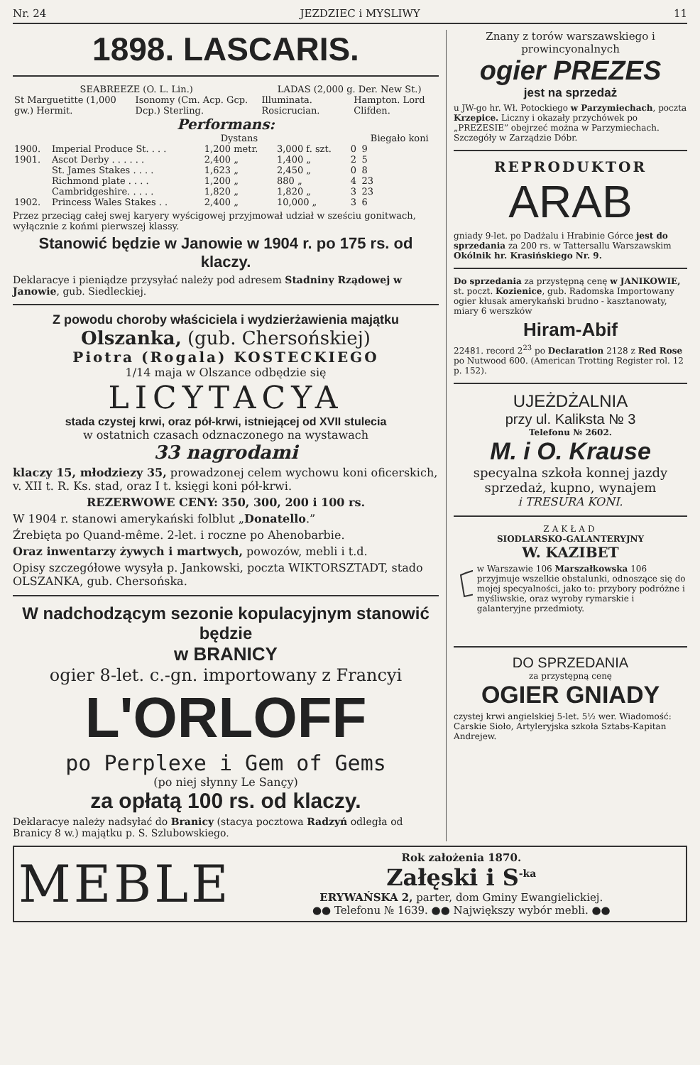Nr. 24 JEZDZIEC i MYSLIWY 11
1898. LASCARIS.
| SEABREEZE (O. L. Lin.) | | LADAS (2,000 g. Der. New St.) | |
| --- | --- | --- | --- |
| St Marguetitte (1,000 gw.) Hermit. | Isonomy (Cm. Acp. Gcp. Dcp.) Sterling. | Illuminata. Rosicrucian. | Hampton. Lord Clifden. |
Performans:
| | | Dystans | | | Biegało koni |
| --- | --- | --- | --- | --- | --- |
| 1900. | Imperial Produce St. . . . | 1,200 metr. | 3,000 f. szt. | 0 | 9 |
| 1901. | Ascot Derby . . . . . . | 2,400 „ | 1,400 „ | 2 | 5 |
| | St. James Stakes . . . . | 1,623 „ | 2,450 „ | 0 | 8 |
| | Richmond plate . . . . | 1,200 „ | 880 „ | 4 | 23 |
| | Cambridgeshire. . . . . | 1,820 „ | 1,820 „ | 3 | 23 |
| 1902. | Princess Wales Stakes . . | 2,400 „ | 10,000 „ | 3 | 6 |
Przez przeciąg całej swej karyery wyścigowej przyjmował udział w sześciu gonitwach, wyłącznie z końmi pierwszej klassy.
Stanowić będzie w Janowie w 1904 r. po 175 rs. od klaczy.
Deklaracye i pieniądze przysyłać należy pod adresem Stadniny Rządowej w Janowie, gub. Siedleckiej.
Z powodu choroby właściciela i wydzierżawienia majątku
Olszanka, (gub. Chersońskiej)
Piotra (Rogala) KOSTECKIEGO
1/14 maja w Olszance odbędzie się
LICYTACYA
stada czystej krwi, oraz pół-krwi, istniejącej od XVII stulecia
w ostatnich czasach odznaczonego na wystawach
33 nagrodami
klaczy 15, młodziezy 35, prowadzonej celem wychowu koni oficerskich, v. XII t. R. Ks. stad, oraz I t. księgi koni pół-krwi.
REZERWOWE CENY: 350, 300, 200 i 100 rs.
W 1904 r. stanowi amerykański folblut „Donatello.”
Źrebięta po Quand-même. 2-let. i roczne po Ahenobarbie.
Oraz inwentarzy żywych i martwych, powozów, mebli i t.d.
Opisy szczegółowe wysyła p. Jankowski, poczta WIKTORSZTADT, stado OLSZANKA, gub. Chersońska.
W nadchodzącym sezonie kopulacyjnym stanowić będzie
w BRANICY
ogier 8-let. c.-gn. importowany z Francyi
L'ORLOFF
po Perplexe i Gem of Gems
(po niej słynny Le Sançy)
za opłatą 100 rs. od klaczy.
Deklaracye należy nadsyłać do Branicy (stacya pocztowa Radzyń odległa od Branicy 8 w.) majątku p. S. Szlubowskiego.
Znany z torów warszawskiego i prowincyonalnych
ogier PREZES
jest na sprzedaż
u JW-go hr. Wł. Potockiego w Parzymiechach, poczta Krzepice. Liczny i okazały przychówek po „PREZESIE” obejrzeć można w Parzymiechach. Szczegóły w Zarządzie Dóbr.
REPRODUKTOR
ARAB
gniady 9-let. po Dadżalu i Hrabinie Górce jest do sprzedania za 200 rs. w Tattersallu Warszawskim Okólnik hr. Krasińskiego Nr. 9.
Do sprzedania za przystępną cenę w JANIKOWIE, st. poczt. Kozienice, gub. Radomska Importowany ogier kłusak amerykański brudno - kasztanowaty, miary 6 werszków
Hiram-Abif
22481. record 2<sup>23</sup> po Declaration 2128 z Red Rose po Nutwood 600. (American Trotting Register rol. 12 p. 152).
UJEŻDŻALNIA
przy ul. Kaliksta № 3
Telefonu № 2602.
M. i O. Krause
specyalna szkoła konnej jazdy
sprzedaż, kupno, wynajem
i TRESURA KONI.
ZAKŁAD
SIODLARSKO-GALANTERYJNY
W. KAZIBET
w Warszawie 106 Marszałkowska 106 przyjmuje wszelkie obstalunki, odnoszące się do mojej specyalności, jako to: przybory podróżne i myśliwskie, oraz wyroby rymarskie i galanteryjne przedmioty.
DO SPRZEDANIA
za przystępną cenę
OGIER GNIADY
czystej krwi angielskiej 5-let. 5½ wer. Wiadomość: Carskie Sioło, Artyleryjska szkoła Sztabs-Kapitan Andrejew.
MEBLE
Rok założenia 1870.
Załęski i S<sup>-ka</sup>
ERYWAŃSKA 2, parter, dom Gminy Ewangielickiej.
●● Telefonu № 1639. ●● Największy wybór mebli. ●●